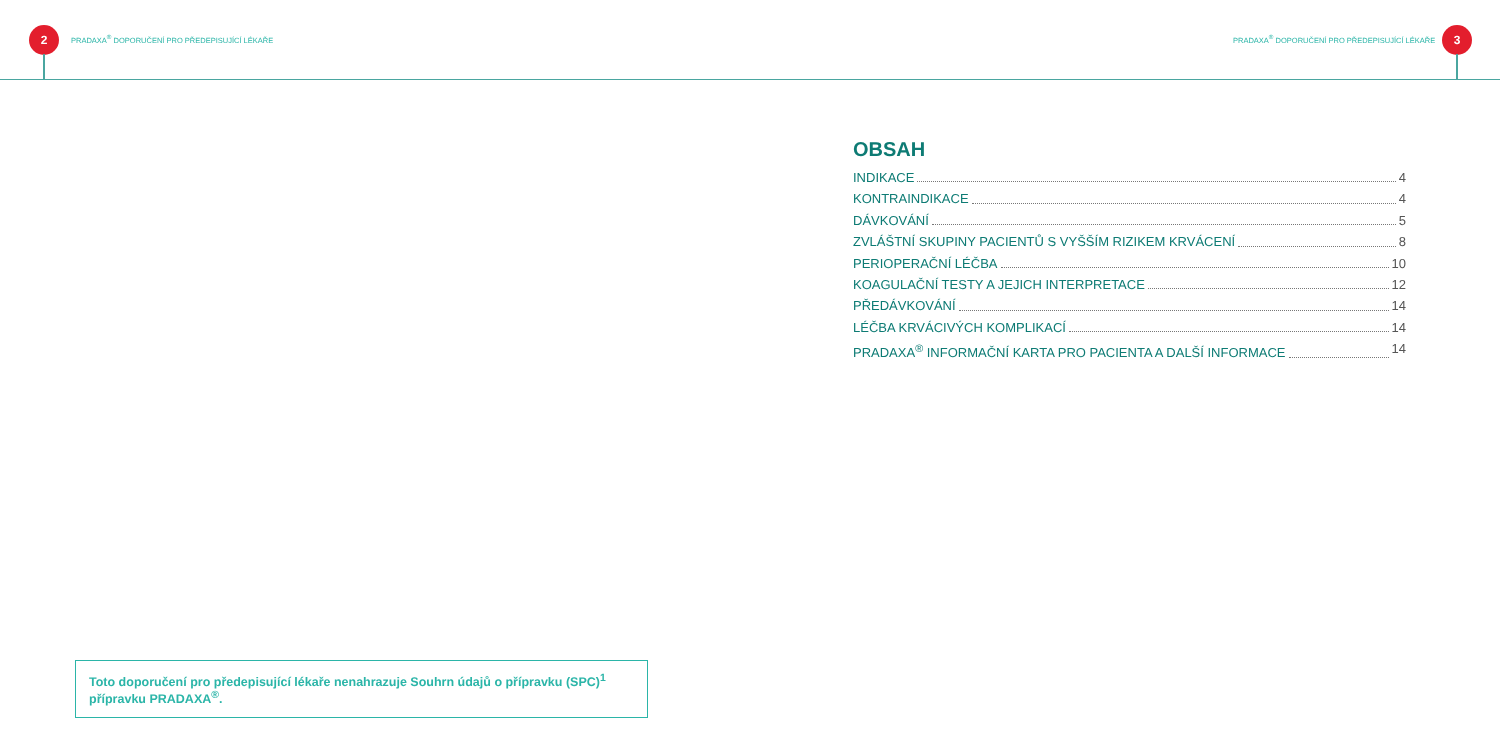2
PRADAXA<sup>®</sup> DOPORUČENÍ PRO PŘEDEPISUJÍCÍ LÉKAŘE
PRADAXA<sup>®</sup> DOPORUČENÍ PRO PŘEDEPISUJÍCÍ LÉKAŘE
3
OBSAH
INDIKACE 4
KONTRAINDIKACE 4
DÁVKOVÁNÍ 5
ZVLÁŠTNÍ SKUPINY PACIENTŮ S VYŠŠÍM RIZIKEM KRVÁCENÍ 8
PERIOPERAČNÍ LÉČBA 10
KOAGULAČNÍ TESTY A JEJICH INTERPRETACE 12
PŘEDÁVKOVÁNÍ 14
LÉČBA KRVÁCIVÝCH KOMPLIKACÍ 14
PRADAXA<sup>®</sup> INFORMAČNÍ KARTA PRO PACIENTA A DALŠÍ INFORMACE 14
Toto doporučení pro předepisující lékaře nenahrazuje Souhrn údajů o přípravku (SPC)<sup>1</sup> přípravku PRADAXA<sup>®</sup>.